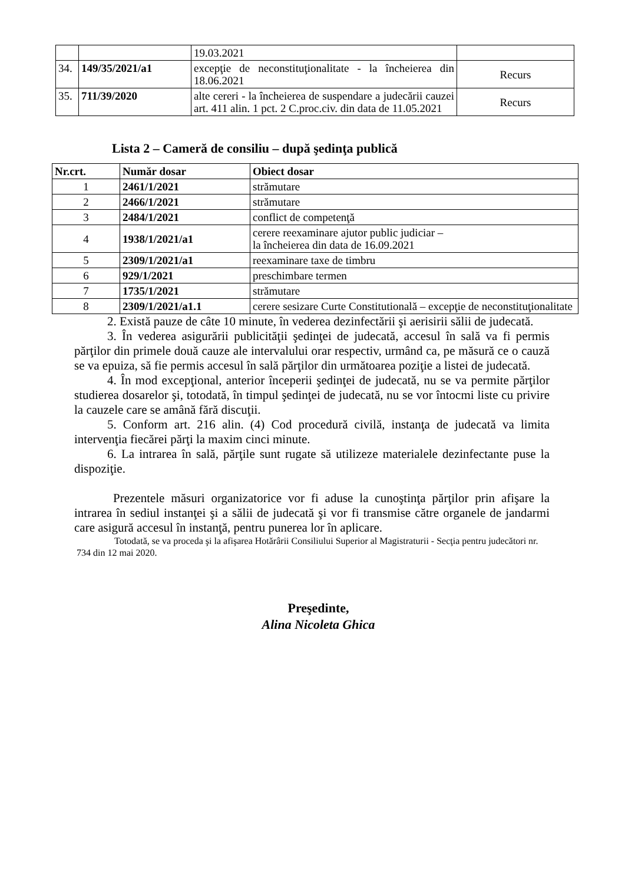| | | 19.03.2021 | |
| 34. | 149/35/2021/a1 | excepţie de neconstituţionalitate - la încheierea din 18.06.2021 | Recurs |
| 35. | 711/39/2020 | alte cereri - la încheierea de suspendare a judecării cauzei art. 411 alin. 1 pct. 2 C.proc.civ. din data de 11.05.2021 | Recurs |
Lista 2 – Cameră de consiliu – după şedinţa publică
| Nr.crt. | Număr dosar | Obiect dosar |
| --- | --- | --- |
| 1 | 2461/1/2021 | strămutare |
| 2 | 2466/1/2021 | strămutare |
| 3 | 2484/1/2021 | conflict de competenţă |
| 4 | 1938/1/2021/a1 | cerere reexaminare ajutor public judiciar – la încheierea din data de 16.09.2021 |
| 5 | 2309/1/2021/a1 | reexaminare taxe de timbru |
| 6 | 929/1/2021 | preschimbare termen |
| 7 | 1735/1/2021 | strămutare |
| 8 | 2309/1/2021/a1.1 | cerere sesizare Curte Constitutională – excepţie de neconstituţionalitate |
2. Există pauze de câte 10 minute, în vederea dezinfectării şi aerisirii sălii de judecată.
3. În vederea asigurării publicităţii şedinţei de judecată, accesul în sală va fi permis părţilor din primele două cauze ale intervalului orar respectiv, urmând ca, pe măsură ce o cauză se va epuiza, să fie permis accesul în sală părţilor din următoarea poziţie a listei de judecată.
4. În mod excepţional, anterior începerii şedinţei de judecată, nu se va permite părţilor studierea dosarelor şi, totodată, în timpul şedinţei de judecată, nu se vor întocmi liste cu privire la cauzele care se amână fără discuţii.
5. Conform art. 216 alin. (4) Cod procedură civilă, instanţa de judecată va limita intervenţia fiecărei părţi la maxim cinci minute.
6. La intrarea în sală, părţile sunt rugate să utilizeze materialele dezinfectante puse la dispoziţie.
Prezentele măsuri organizatorice vor fi aduse la cunoştinţa părţilor prin afişare la intrarea în sediul instanţei şi a sălii de judecată şi vor fi transmise către organele de jandarmi care asigură accesul în instanţă, pentru punerea lor în aplicare.
Totodată, se va proceda şi la afişarea Hotărârii Consiliului Superior al Magistraturii - Secţia pentru judecători nr. 734 din 12 mai 2020.
Preşedinte,
Alina Nicoleta Ghica